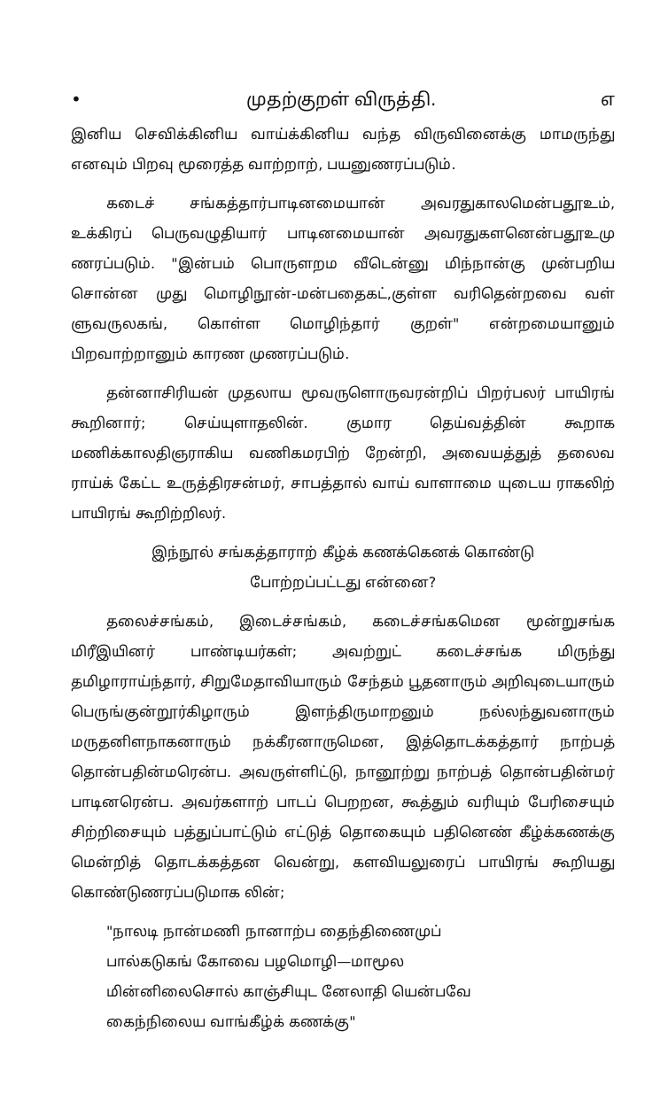• முதற்குறள் விருத்தி. ௭
இனிய செவிக்கினிய வாய்க்கினிய வந்த விருவினைக்கு மாமருந்து எனவும் பிறவு மூரைத்த வாற்றாற், பயனுணரப்படும்.
கடைச் சங்கத்தார்பாடினமையான் அவரதுகாலமென்பதூஉம், உக்கிரப் பெருவழுதியார் பாடினமையான் அவரதுகளனென்பதூஉமு ணரப்படும். "இன்பம் பொருளறம வீடென்னு மிந்நான்கு முன்பறிய சொன்ன முது மொழிநூன்-மன்பதைகட்,குள்ள வரிதென்றவை வள் ளுவருலகங், கொள்ள மொழிந்தார் குறள்" என்றமையானும் பிறவாற்றானும் காரண முணரப்படும்.
தன்னாசிரியன் முதலாய மூவருளொருவரன்றிப் பிறர்பலர் பாயிரங் கூறினார்; செய்யுளாதலின். குமார தெய்வத்தின் கூறாக மணிக்காலதிஞராகிய வணிகமரபிற் றேன்றி, அவையத்துத் தலைவ ராய்க் கேட்ட உருத்திரசன்மர், சாபத்தால் வாய் வாளாமை யுடைய ராகலிற் பாயிரங் கூறிற்றிலர்.
இந்நூல் சங்கத்தாராற் கீழ்க் கணக்கெனக் கொண்டு
போற்றப்பட்டது என்னை?
தலைச்சங்கம், இடைச்சங்கம், கடைச்சங்கமென மூன்றுசங்க மிரீஇயினர் பாண்டியர்கள்; அவற்றுட் கடைச்சங்க மிருந்து தமிழாராய்ந்தார், சிறுமேதாவியாரும் சேந்தம் பூதனாரும் அறிவுடையாரும் பெருங்குன்றூர்கிழாரும் இளந்திருமாறனும் நல்லந்துவனாரும் மருதனிளநாகனாரும் நக்கீரனாருமென, இத்தொடக்கத்தார் நாற்பத் தொன்பதின்மரென்ப. அவருள்ளிட்டு, நானூற்று நாற்பத் தொன்பதின்மர் பாடினரென்ப. அவர்களாற் பாடப் பெறறன, கூத்தும் வரியும் பேரிசையும் சிற்றிசையும் பத்துப்பாட்டும் எட்டுத் தொகையும் பதினெண் கீழ்க்கணக்கு மென்றித் தொடக்கத்தன வென்று, களவியலுரைப் பாயிரங் கூறியது கொண்டுணரப்படுமாக லின்;
"நாலடி நான்மணி நானாற்ப தைந்திணைமுப்
பால்கடுகங் கோவை பழமொழி—மாமூல
மின்னிலைசொல் காஞ்சியுட னேலாதி யென்பவே
கைந்நிலைய வாங்கீழ்க் கணக்கு"